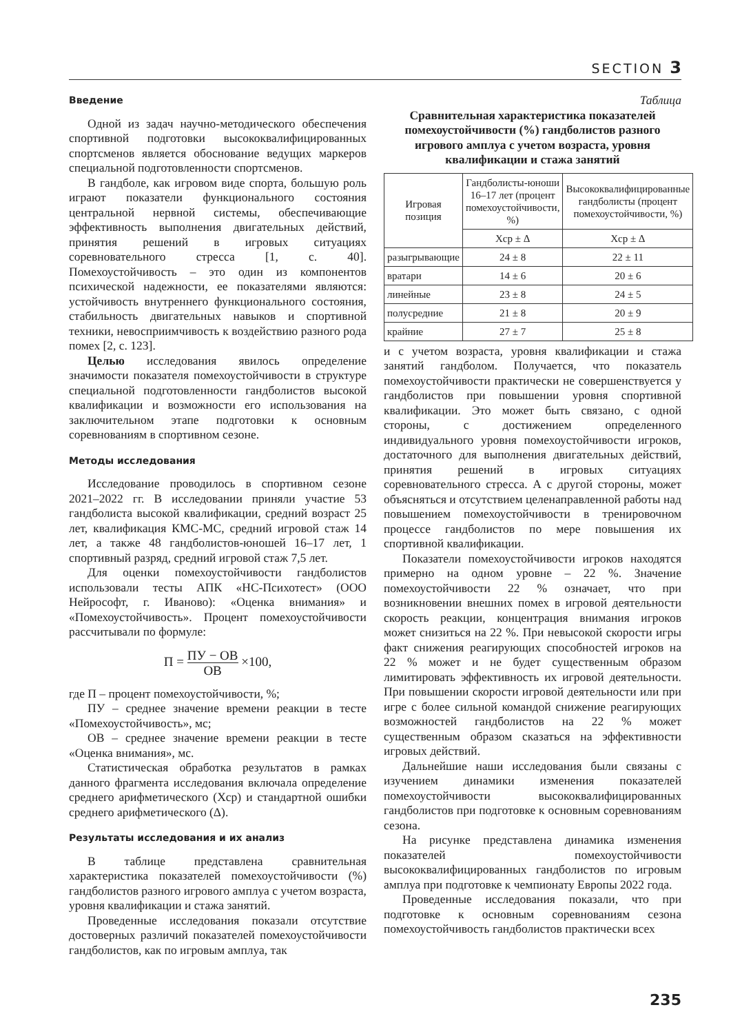SECTION 3
Введение
Одной из задач научно-методического обеспечения спортивной подготовки высококвалифицированных спортсменов является обоснование ведущих маркеров специальной подготовленности спортсменов.
В гандболе, как игровом виде спорта, большую роль играют показатели функционального состояния центральной нервной системы, обеспечивающие эффективность выполнения двигательных действий, принятия решений в игровых ситуациях соревновательного стресса [1, с. 40]. Помехоустойчивость – это один из компонентов психической надежности, ее показателями являются: устойчивость внутреннего функционального состояния, стабильность двигательных навыков и спортивной техники, невосприимчивость к воздействию разного рода помех [2, с. 123].
Целью исследования явилось определение значимости показателя помехоустойчивости в структуре специальной подготовленности гандболистов высокой квалификации и возможности его использования на заключительном этапе подготовки к основным соревнованиям в спортивном сезоне.
Методы исследования
Исследование проводилось в спортивном сезоне 2021–2022 гг. В исследовании приняли участие 53 гандболиста высокой квалификации, средний возраст 25 лет, квалификация КМС-МС, средний игровой стаж 14 лет, а также 48 гандболистов-юношей 16–17 лет, 1 спортивный разряд, средний игровой стаж 7,5 лет.
Для оценки помехоустойчивости гандболистов использовали тесты АПК «НС-Психотест» (ООО Нейрософт, г. Иваново): «Оценка внимания» и «Помехоустойчивость». Процент помехоустойчивости рассчитывали по формуле:
П = ПУ − ОВ ОВ ×100,
где П – процент помехоустойчивости, %;
ПУ – среднее значение времени реакции в тесте «Помехоустойчивость», мс;
ОВ – среднее значение времени реакции в тесте «Оценка внимания», мс.
Статистическая обработка результатов в рамках данного фрагмента исследования включала определение среднего арифметического (Хср) и стандартной ошибки среднего арифметического (Δ).
Результаты исследования и их анализ
В таблице представлена сравнительная характеристика показателей помехоустойчивости (%) гандболистов разного игрового амплуа с учетом возраста, уровня квалификации и стажа занятий.
Проведенные исследования показали отсутствие достоверных различий показателей помехоустойчивости гандболистов, как по игровым амплуа, так
Таблица
Сравнительная характеристика показателей помехоустойчивости (%) гандболистов разного игрового амплуа с учетом возраста, уровня квалификации и стажа занятий
| Игровая позиция | Гандболисты-юноши 16–17 лет (процент помехоустойчивости, %) | Высококвалифицированные гандболисты (процент помехоустойчивости, %) |
| --- | --- | --- |
| | Хср ± Δ | Хср ± Δ |
| разыгрывающие | 24 ± 8 | 22 ± 11 |
| вратари | 14 ± 6 | 20 ± 6 |
| линейные | 23 ± 8 | 24 ± 5 |
| полусредние | 21 ± 8 | 20 ± 9 |
| крайние | 27 ± 7 | 25 ± 8 |
и с учетом возраста, уровня квалификации и стажа занятий гандболом. Получается, что показатель помехоустойчивости практически не совершенствуется у гандболистов при повышении уровня спортивной квалификации. Это может быть связано, с одной стороны, с достижением определенного индивидуального уровня помехоустойчивости игроков, достаточного для выполнения двигательных действий, принятия решений в игровых ситуациях соревновательного стресса. А с другой стороны, может объясняться и отсутствием целенаправленной работы над повышением помехоустойчивости в тренировочном процессе гандболистов по мере повышения их спортивной квалификации.
Показатели помехоустойчивости игроков находятся примерно на одном уровне – 22 %. Значение помехоустойчивости 22 % означает, что при возникновении внешних помех в игровой деятельности скорость реакции, концентрация внимания игроков может снизиться на 22 %. При невысокой скорости игры факт снижения реагирующих способностей игроков на 22 % может и не будет существенным образом лимитировать эффективность их игровой деятельности. При повышении скорости игровой деятельности или при игре с более сильной командой снижение реагирующих возможностей гандболистов на 22 % может существенным образом сказаться на эффективности игровых действий.
Дальнейшие наши исследования были связаны с изучением динамики изменения показателей помехоустойчивости высококвалифицированных гандболистов при подготовке к основным соревнованиям сезона.
На рисунке представлена динамика изменения показателей помехоустойчивости высококвалифицированных гандболистов по игровым амплуа при подготовке к чемпионату Европы 2022 года.
Проведенные исследования показали, что при подготовке к основным соревнованиям сезона помехоустойчивость гандболистов практически всех
235